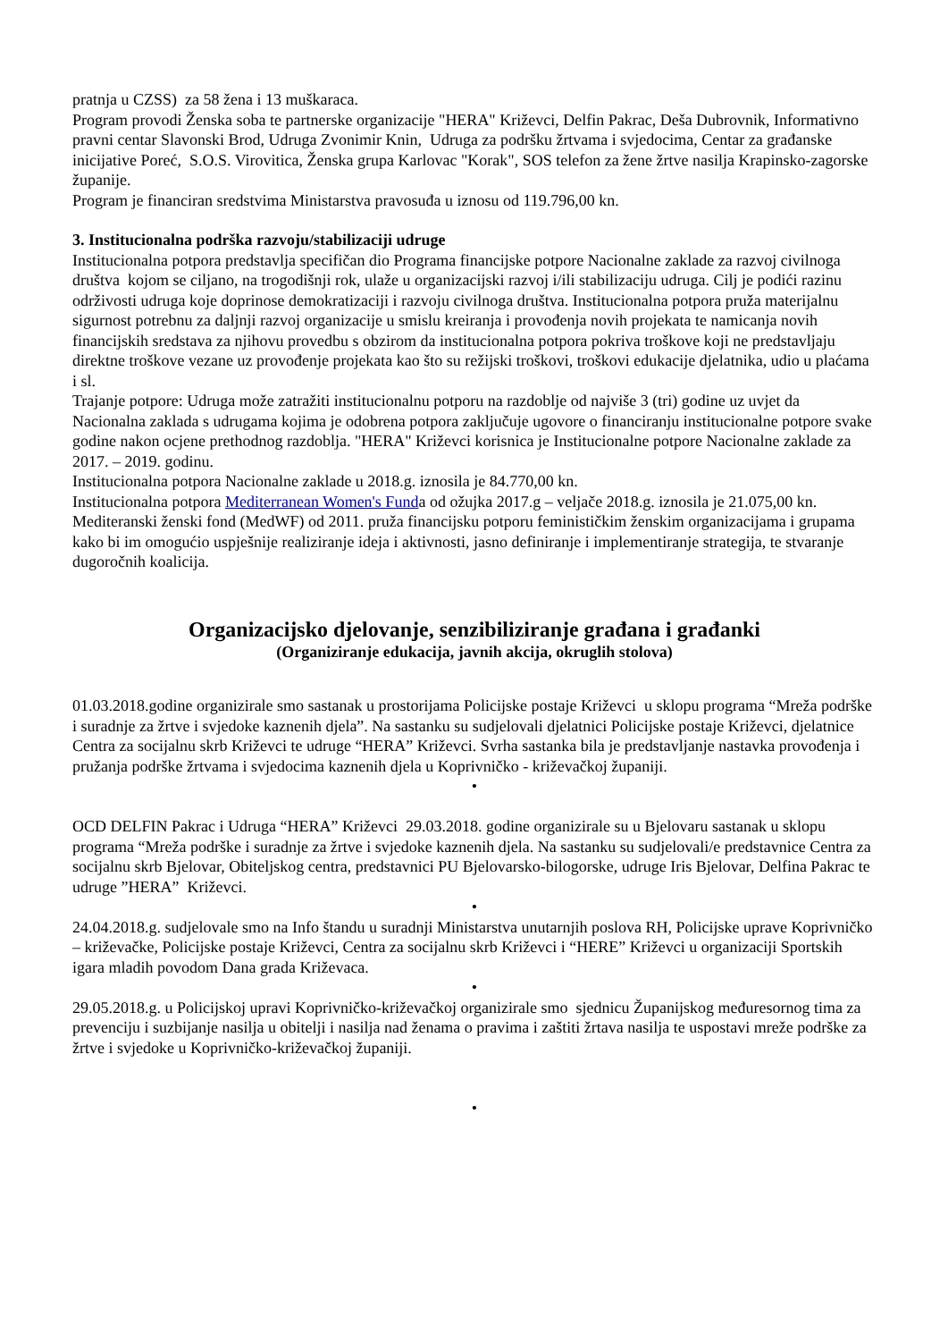pratnja u CZSS) za 58 žena i 13 muškaraca.
Program provodi Ženska soba te partnerske organizacije "HERA" Križevci, Delfin Pakrac, Deša Dubrovnik, Informativno pravni centar Slavonski Brod, Udruga Zvonimir Knin, Udruga za podršku žrtvama i svjedocima, Centar za građanske inicijative Poreć, S.O.S. Virovitica, Ženska grupa Karlovac "Korak", SOS telefon za žene žrtve nasilja Krapinsko-zagorske županije.
Program je financiran sredstvima Ministarstva pravosuđa u iznosu od 119.796,00 kn.
3. Institucionalna podrška razvoju/stabilizaciji udruge
Institucionalna potpora predstavlja specifičan dio Programa financijske potpore Nacionalne zaklade za razvoj civilnoga društva kojom se ciljano, na trogodišnji rok, ulaže u organizacijski razvoj i/ili stabilizaciju udruga. Cilj je podići razinu održivosti udruga koje doprinose demokratizaciji i razvoju civilnoga društva. Institucionalna potpora pruža materijalnu sigurnost potrebnu za daljnji razvoj organizacije u smislu kreiranja i provođenja novih projekata te namicanja novih financijskih sredstava za njihovu provedbu s obzirom da institucionalna potpora pokriva troškove koji ne predstavljaju direktne troškove vezane uz provođenje projekata kao što su režijski troškovi, troškovi edukacije djelatnika, udio u plaćama i sl.
Trajanje potpore: Udruga može zatražiti institucionalnu potporu na razdoblje od najviše 3 (tri) godine uz uvjet da Nacionalna zaklada s udrugama kojima je odobrena potpora zaključuje ugovore o financiranju institucionalne potpore svake godine nakon ocjene prethodnog razdoblja. "HERA" Križevci korisnica je Institucionalne potpore Nacionalne zaklade za 2017. – 2019. godinu.
Institucionalna potpora Nacionalne zaklade u 2018.g. iznosila je 84.770,00 kn.
Institucionalna potpora Mediterranean Women's Funda od ožujka 2017.g – veljače 2018.g. iznosila je 21.075,00 kn. Mediteranski ženski fond (MedWF) od 2011. pruža financijsku potporu feminističkim ženskim organizacijama i grupama kako bi im omogućio uspješnije realiziranje ideja i aktivnosti, jasno definiranje i implementiranje strategija, te stvaranje dugoročnih koalicija.
Organizacijsko djelovanje, senzibiliziranje građana i građanki
(Organiziranje edukacija, javnih akcija, okruglih stolova)
01.03.2018.godine organizirale smo sastanak u prostorijama Policijske postaje Križevci u sklopu programa “Mreža podrške i suradnje za žrtve i svjedoke kaznenih djela”. Na sastanku su sudjelovali djelatnici Policijske postaje Križevci, djelatnice Centra za socijalnu skrb Križevci te udruge “HERA” Križevci. Svrha sastanka bila je predstavljanje nastavka provođenja i pružanja podrške žrtvama i svjedocima kaznenih djela u Koprivničko - križevačkoj županiji.
•
OCD DELFIN Pakrac i Udruga “HERA” Križevci 29.03.2018. godine organizirale su u Bjelovaru sastanak u sklopu programa “Mreža podrške i suradnje za žrtve i svjedoke kaznenih djela. Na sastanku su sudjelovali/e predstavnice Centra za socijalnu skrb Bjelovar, Obiteljskog centra, predstavnici PU Bjelovarsko-bilogorske, udruge Iris Bjelovar, Delfina Pakrac te udruge ”HERA” Križevci.
•
24.04.2018.g. sudjelovale smo na Info štandu u suradnji Ministarstva unutarnjih poslova RH, Policijske uprave Koprivničko – križevačke, Policijske postaje Križevci, Centra za socijalnu skrb Križevci i “HERE” Križevci u organizaciji Sportskih igara mladih povodom Dana grada Križevaca.
•
29.05.2018.g. u Policijskoj upravi Koprivničko-križevačkoj organizirale smo sjednicu Županijskog međuresornog tima za prevenciju i suzbijanje nasilja u obitelji i nasilja nad ženama o pravima i zaštiti žrtava nasilja te uspostavi mreže podrške za žrtve i svjedoke u Koprivničko-križevačkoj županiji.
•